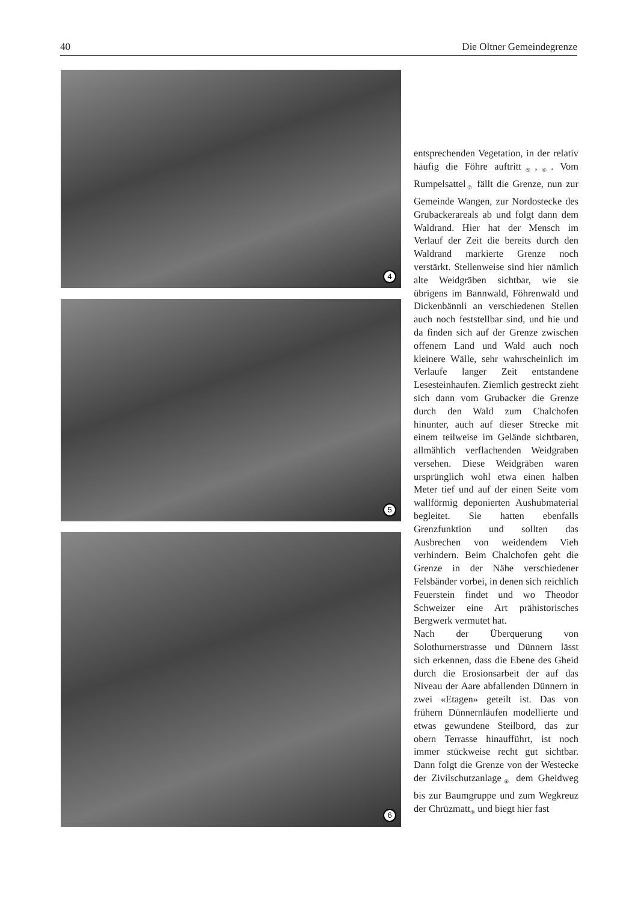40 Die Oltner Gemeindegrenze
4
5
6
entsprechenden Vegetation, in der relativ häufig die Föhre auftritt<sub>⑤</sub>,<sub>⑥</sub>. Vom Rumpelsattel<sub>⑦</sub> fällt die Grenze, nun zur Gemeinde Wangen, zur Nordostecke des Grubackerareals ab und folgt dann dem Waldrand. Hier hat der Mensch im Verlauf der Zeit die bereits durch den Waldrand markierte Grenze noch verstärkt. Stellenweise sind hier nämlich alte Weidgräben sichtbar, wie sie übrigens im Bannwald, Föhrenwald und Dickenbännli an verschiedenen Stellen auch noch feststellbar sind, und hie und da finden sich auf der Grenze zwischen offenem Land und Wald auch noch kleinere Wälle, sehr wahrscheinlich im Verlaufe langer Zeit entstandene Lesesteinhaufen. Ziemlich gestreckt zieht sich dann vom Grubacker die Grenze durch den Wald zum Chalchofen hinunter, auch auf dieser Strecke mit einem teilweise im Gelände sichtbaren, allmählich verflachenden Weidgraben versehen. Diese Weidgräben waren ursprünglich wohl etwa einen halben Meter tief und auf der einen Seite vom wallförmig deponierten Aushubmaterial begleitet. Sie hatten ebenfalls Grenzfunktion und sollten das Ausbrechen von weidendem Vieh verhindern. Beim Chalchofen geht die Grenze in der Nähe verschiedener Felsbänder vorbei, in denen sich reichlich Feuerstein findet und wo Theodor Schweizer eine Art prähistorisches Bergwerk vermutet hat.
Nach der Überquerung von Solothurnerstrasse und Dünnern lässt sich erkennen, dass die Ebene des Gheid durch die Erosionsarbeit der auf das Niveau der Aare abfallenden Dünnern in zwei «Etagen» geteilt ist. Das von frühern Dünnernläufen modellierte und etwas gewundene Steilbord, das zur obern Terrasse hinaufführt, ist noch immer stückweise recht gut sichtbar. Dann folgt die Grenze von der Westecke der Zivilschutzanlage<sub>⑧</sub> dem Gheidweg bis zur Baumgruppe und zum Wegkreuz der Chrüzmatt<sub>⑨</sub> und biegt hier fast